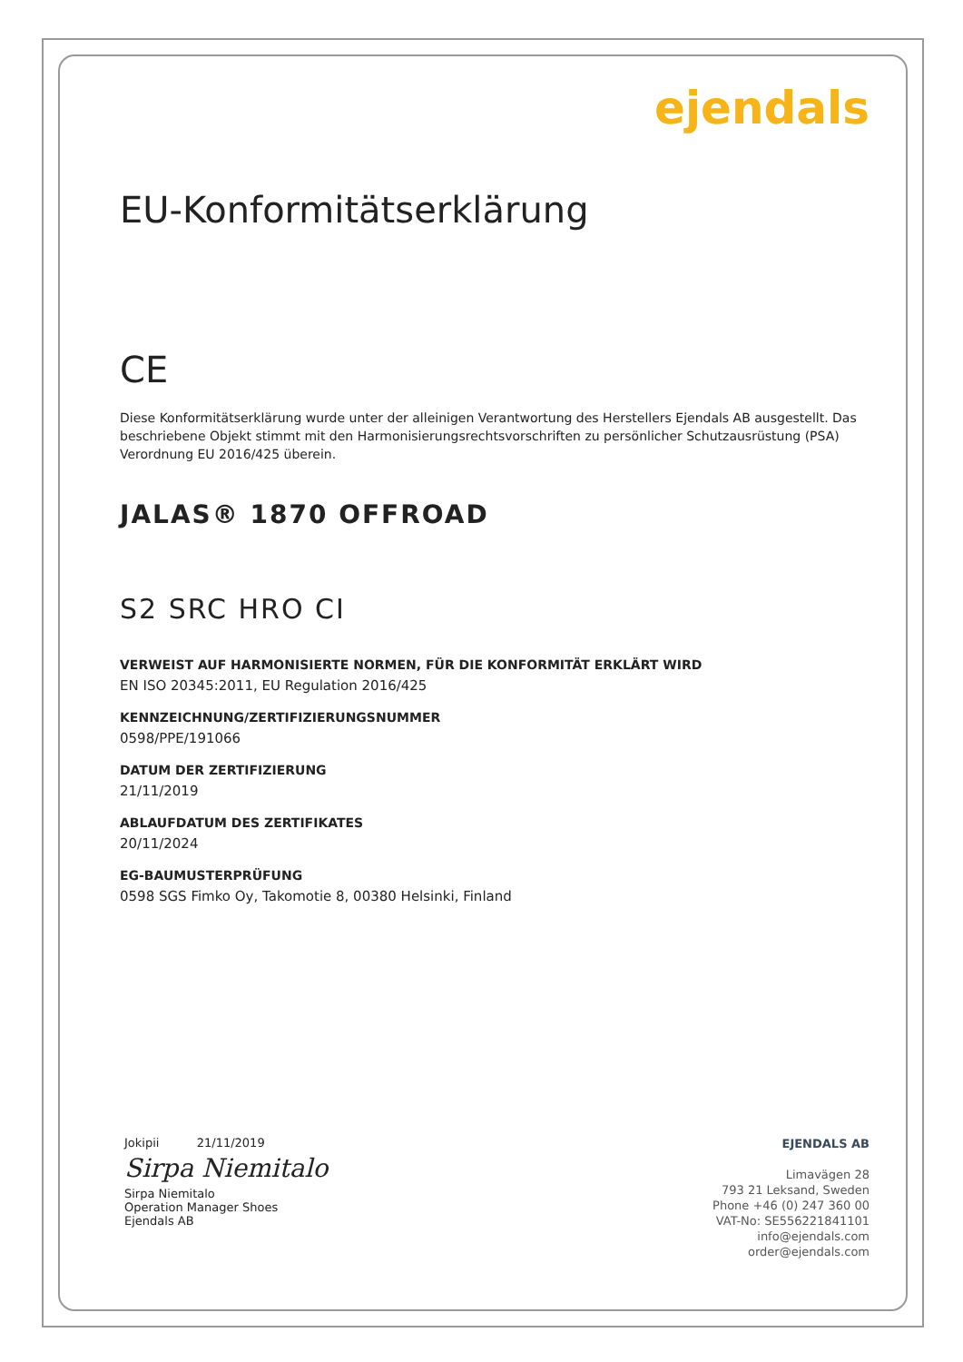ejendals
EU-Konformitätserklärung
CE
Diese Konformitätserklärung wurde unter der alleinigen Verantwortung des Herstellers Ejendals AB ausgestellt. Das beschriebene Objekt stimmt mit den Harmonisierungsrechtsvorschriften zu persönlicher Schutzausrüstung (PSA) Verordnung EU 2016/425 überein.
JALAS® 1870 OFFROAD
S2 SRC HRO CI
VERWEIST AUF HARMONISIERTE NORMEN, FÜR DIE KONFORMITÄT ERKLÄRT WIRD
EN ISO 20345:2011, EU Regulation 2016/425
KENNZEICHNUNG/ZERTIFIZIERUNGSNUMMER
0598/PPE/191066
DATUM DER ZERTIFIZIERUNG
21/11/2019
ABLAUFDATUM DES ZERTIFIKATES
20/11/2024
EG-BAUMUSTERPRÜFUNG
0598 SGS Fimko Oy, Takomotie 8, 00380 Helsinki, Finland
Jokipii 21/11/2019
Sirpa Niemitalo
Sirpa Niemitalo
Operation Manager Shoes
Ejendals AB
EJENDALS AB
Limavägen 28
793 21 Leksand, Sweden
Phone +46 (0) 247 360 00
VAT-No: SE556221841101
info@ejendals.com
order@ejendals.com